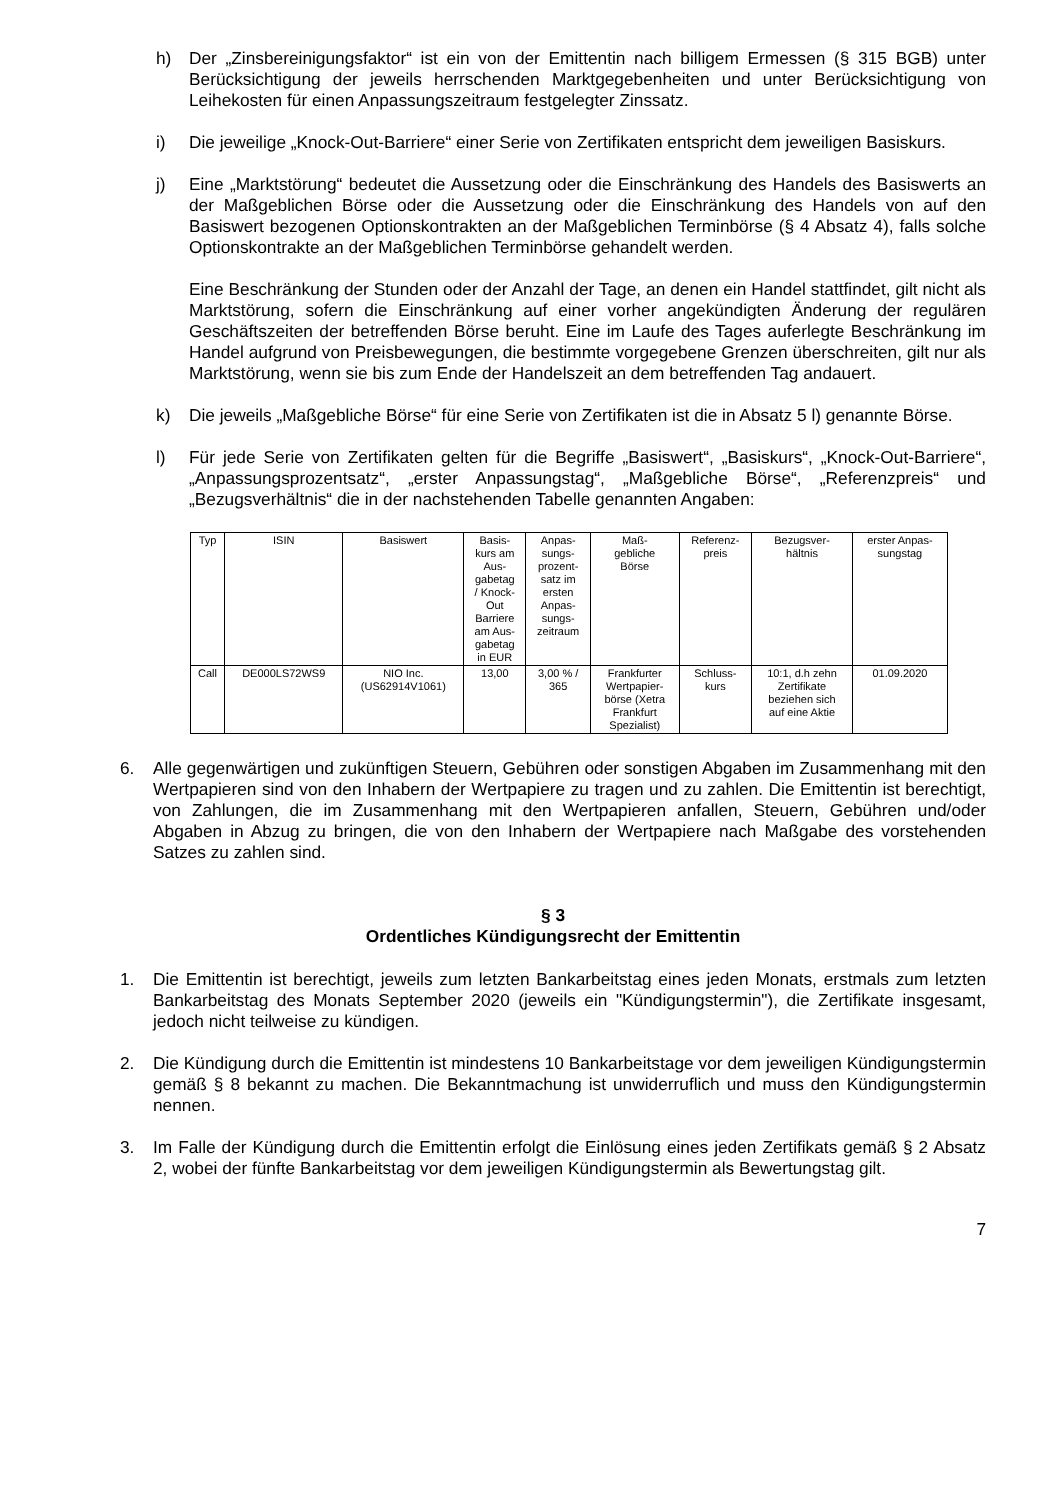h) Der „Zinsbereinigungsfaktor“ ist ein von der Emittentin nach billigem Ermessen (§ 315 BGB) unter Berücksichtigung der jeweils herrschenden Marktgegebenheiten und unter Berücksichtigung von Leihekosten für einen Anpassungszeitraum festgelegter Zinssatz.
i) Die jeweilige „Knock-Out-Barriere“ einer Serie von Zertifikaten entspricht dem jeweiligen Basiskurs.
j) Eine „Marktstörung“ bedeutet die Aussetzung oder die Einschränkung des Handels des Basiswerts an der Maßgeblichen Börse oder die Aussetzung oder die Einschränkung des Handels von auf den Basiswert bezogenen Optionskontrakten an der Maßgeblichen Terminbörse (§ 4 Absatz 4), falls solche Optionskontrakte an der Maßgeblichen Terminbörse gehandelt werden.
Eine Beschränkung der Stunden oder der Anzahl der Tage, an denen ein Handel stattfindet, gilt nicht als Marktstörung, sofern die Einschränkung auf einer vorher angekündigten Änderung der regulären Geschäftszeiten der betreffenden Börse beruht. Eine im Laufe des Tages auferlegte Beschränkung im Handel aufgrund von Preisbewegungen, die bestimmte vorgegebene Grenzen überschreiten, gilt nur als Marktstörung, wenn sie bis zum Ende der Handelszeit an dem betreffenden Tag andauert.
k) Die jeweils „Maßgebliche Börse“ für eine Serie von Zertifikaten ist die in Absatz 5 l) genannte Börse.
l) Für jede Serie von Zertifikaten gelten für die Begriffe „Basiswert“, „Basiskurs“, „Knock-Out-Barriere“, „Anpassungsprozentsatz“, „erster Anpassungstag“, „Maßgebliche Börse“, „Referenzpreis“ und „Bezugsverhältnis“ die in der nachstehenden Tabelle genannten Angaben:
| Typ | ISIN | Basiswert | Basis- kurs am Aus- gabetag / Knock- Out Barriere am Aus- gabetag in EUR | Anpas- sungs- prozent- satz im ersten Anpas- sungs- zeitraum | Maß- gebliche Börse | Referenz- preis | Bezugsver- hältnis | erster Anpas- sungstag |
| --- | --- | --- | --- | --- | --- | --- | --- | --- |
| Call | DE000LS72WS9 | NIO Inc. (US62914V1061) | 13,00 | 3,00 % / 365 | Frankfurter Wertpapier- börse (Xetra Frankfurt Spezialist) | Schluss- kurs | 10:1, d.h zehn Zertifikate beziehen sich auf eine Aktie | 01.09.2020 |
6. Alle gegenwärtigen und zukünftigen Steuern, Gebühren oder sonstigen Abgaben im Zusammenhang mit den Wertpapieren sind von den Inhabern der Wertpapiere zu tragen und zu zahlen. Die Emittentin ist berechtigt, von Zahlungen, die im Zusammenhang mit den Wertpapieren anfallen, Steuern, Gebühren und/oder Abgaben in Abzug zu bringen, die von den Inhabern der Wertpapiere nach Maßgabe des vorstehenden Satzes zu zahlen sind.
§ 3
Ordentliches Kündigungsrecht der Emittentin
1. Die Emittentin ist berechtigt, jeweils zum letzten Bankarbeitstag eines jeden Monats, erstmals zum letzten Bankarbeitstag des Monats September 2020 (jeweils ein "Kündigungstermin"), die Zertifikate insgesamt, jedoch nicht teilweise zu kündigen.
2. Die Kündigung durch die Emittentin ist mindestens 10 Bankarbeitstage vor dem jeweiligen Kündigungstermin gemäß § 8 bekannt zu machen. Die Bekanntmachung ist unwiderruflich und muss den Kündigungstermin nennen.
3. Im Falle der Kündigung durch die Emittentin erfolgt die Einlösung eines jeden Zertifikats gemäß § 2 Absatz 2, wobei der fünfte Bankarbeitstag vor dem jeweiligen Kündigungstermin als Bewertungstag gilt.
7